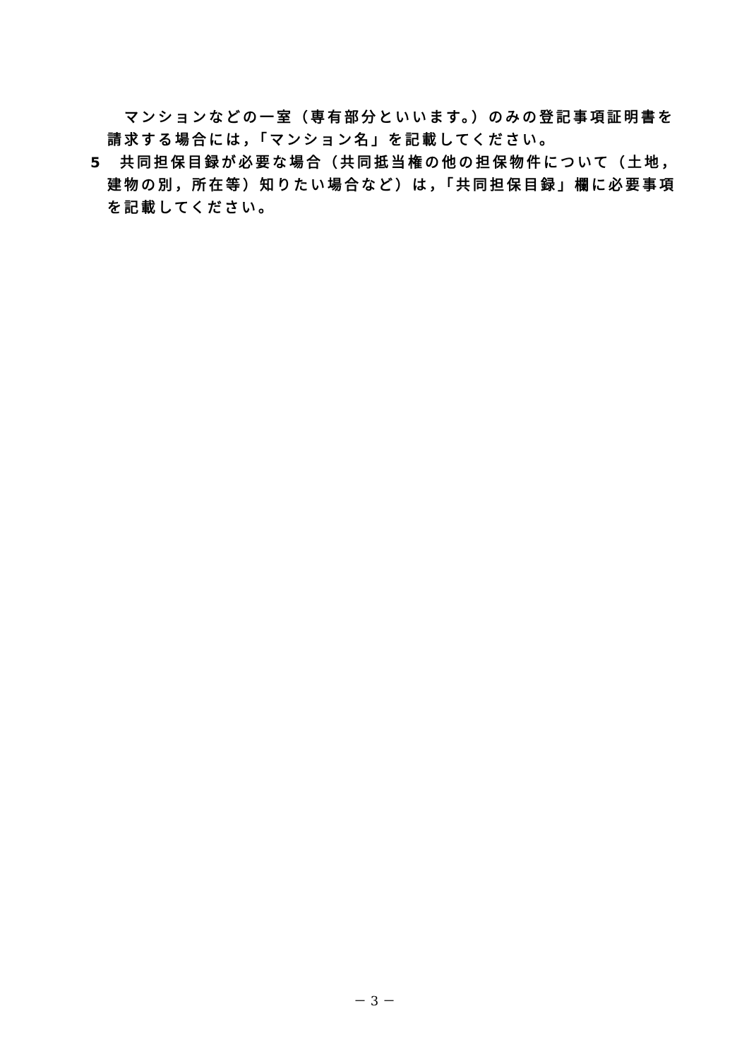マンションなどの一室（専有部分といいます。）のみの登記事項証明書を請求する場合には，「マンション名」を記載してください。
5　共同担保目録が必要な場合（共同抵当権の他の担保物件について（土地，建物の別，所在等）知りたい場合など）は，「共同担保目録」欄に必要事項を記載してください。
－ 3 －